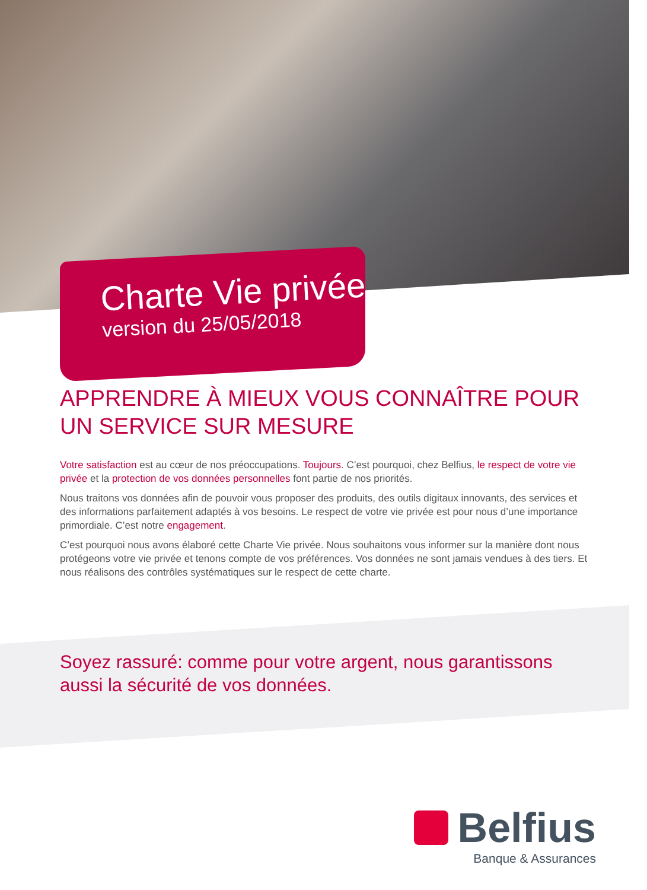Charte Vie privée
version du 25/05/2018
APPRENDRE À MIEUX VOUS CONNAÎTRE POUR
UN SERVICE SUR MESURE
Votre satisfaction est au cœur de nos préoccupations. Toujours. C’est pourquoi, chez Belfius, le respect de votre vie privée et la protection de vos données personnelles font partie de nos priorités.
Nous traitons vos données afin de pouvoir vous proposer des produits, des outils digitaux innovants, des services et des informations parfaitement adaptés à vos besoins. Le respect de votre vie privée est pour nous d’une importance primordiale. C’est notre engagement.
C’est pourquoi nous avons élaboré cette Charte Vie privée. Nous souhaitons vous informer sur la manière dont nous protégeons votre vie privée et tenons compte de vos préférences. Vos données ne sont jamais vendues à des tiers. Et nous réalisons des contrôles systématiques sur le respect de cette charte.
Soyez rassuré: comme pour votre argent, nous garantissons aussi la sécurité de vos données.
Belfius
Banque & Assurances